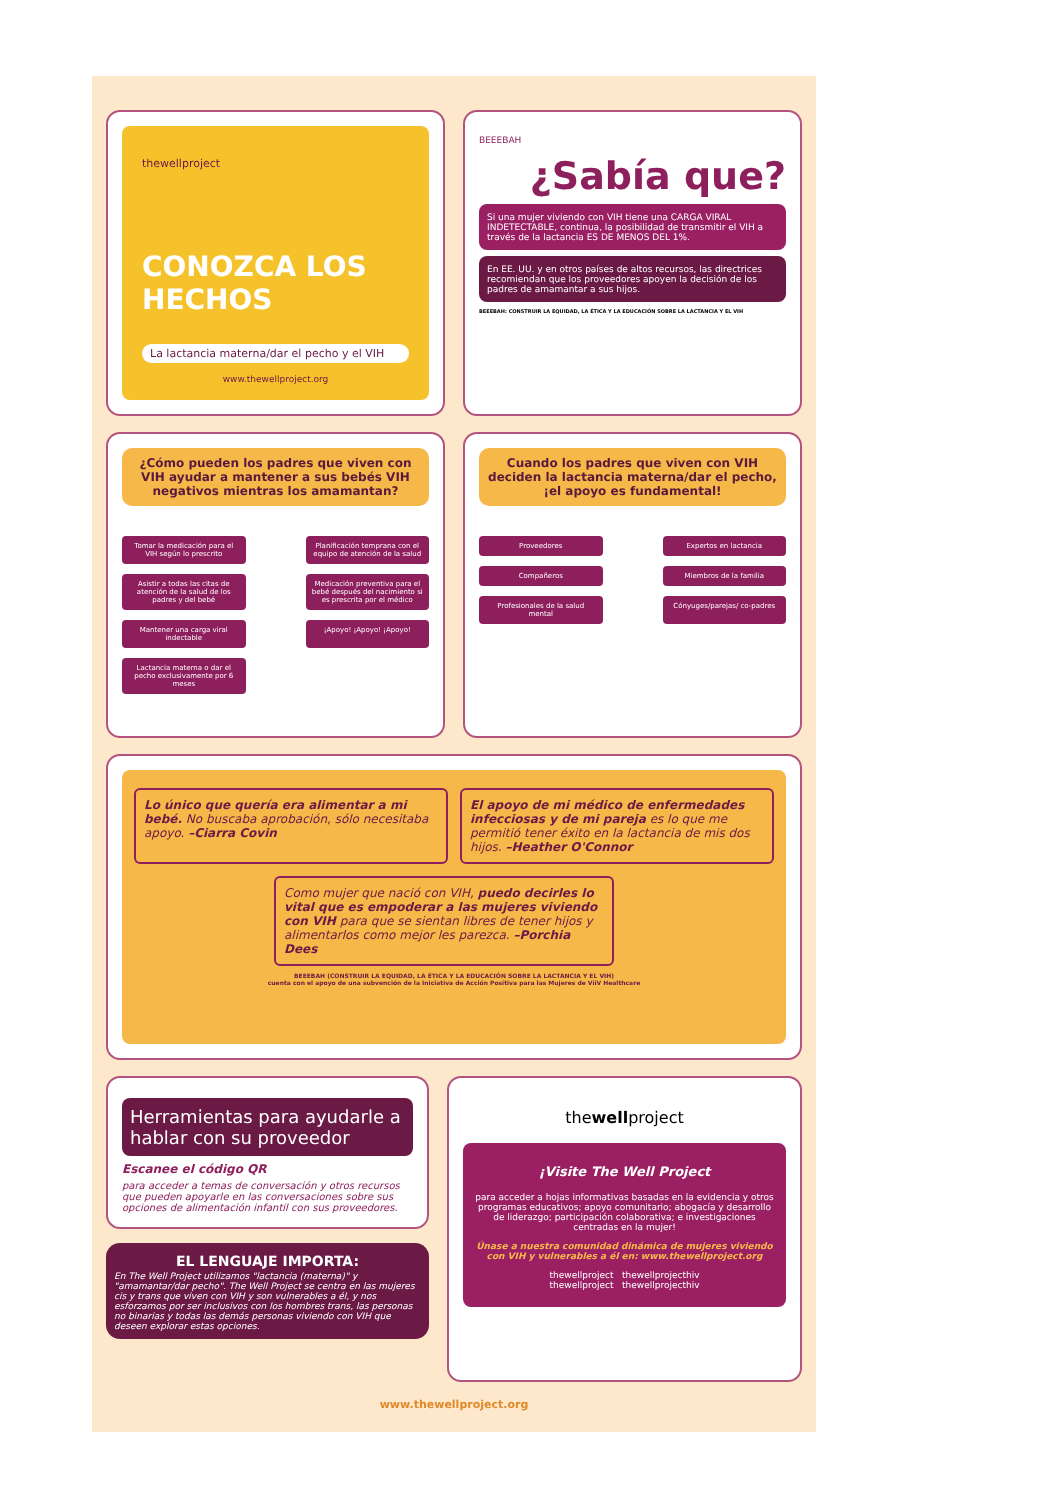thewellproject
CONOZCA LOS HECHOS
La lactancia materna/dar el pecho y el VIH
www.thewellproject.org
BEEEBAH
¿Sabía que?
Si una mujer viviendo con VIH tiene una CARGA VIRAL INDETECTABLE, continua, la posibilidad de transmitir el VIH a través de la lactancia ES DE MENOS DEL 1%.
En EE. UU. y en otros países de altos recursos, las directrices recomiendan que los proveedores apoyen la decisión de los padres de amamantar a sus hijos.
BEEEBAH: CONSTRUIR LA EQUIDAD, LA ÉTICA Y LA EDUCACIÓN SOBRE LA LACTANCIA Y EL VIH
¿Cómo pueden los padres que viven con VIH ayudar a mantener a sus bebés VIH negativos mientras los amamantan?
Tomar la medicación para el VIH según lo prescrito
Planificación temprana con el equipo de atención de la salud
Asistir a todas las citas de atención de la salud de los padres y del bebé
Medicación preventiva para el bebé después del nacimiento si es prescrita por el médico
Mantener una carga viral indectable
¡Apoyo! ¡Apoyo! ¡Apoyo!
Lactancia materna o dar el pecho exclusivamente por 6 meses
Cuando los padres que viven con VIH deciden la lactancia materna/dar el pecho, ¡el apoyo es fundamental!
Proveedores
Expertos en lactancia
Compañeros
Miembros de la familia
Profesionales de la salud mental
Cónyuges/parejas/ co-padres
Lo único que quería era alimentar a mi bebé. No buscaba aprobación, sólo necesitaba apoyo. –Ciarra Covin
El apoyo de mi médico de enfermedades infecciosas y de mi pareja es lo que me permitió tener éxito en la lactancia de mis dos hijos. –Heather O'Connor
Como mujer que nació con VIH, puedo decirles lo vital que es empoderar a las mujeres viviendo con VIH para que se sientan libres de tener hijos y alimentarlos como mejor les parezca. –Porchia Dees
BEEEBAH (CONSTRUIR LA EQUIDAD, LA ÉTICA Y LA EDUCACIÓN SOBRE LA LACTANCIA Y EL VIH)
cuenta con el apoyo de una subvención de la Iniciativa de Acción Positiva para las Mujeres de ViiV Healthcare
Herramientas para ayudarle a hablar con su proveedor
Escanee el código QR
para acceder a temas de conversación y otros recursos que pueden apoyarle en las conversaciones sobre sus opciones de alimentación infantil con sus proveedores.
EL LENGUAJE IMPORTA:
En The Well Project utilizamos "lactancia (materna)" y "amamantar/dar pecho". The Well Project se centra en las mujeres cis y trans que viven con VIH y son vulnerables a él, y nos esforzamos por ser inclusivos con los hombres trans, las personas no binarias y todas las demás personas viviendo con VIH que deseen explorar estas opciones.
thewellproject
¡Visite The Well Project
para acceder a hojas informativas basadas en la evidencia y otros programas educativos; apoyo comunitario; abogacía y desarrollo de liderazgo; participación colaborativa; e investigaciones centradas en la mujer!
Únase a nuestra comunidad dinámica de mujeres viviendo con VIH y vulnerables a él en: www.thewellproject.org
thewellproject thewellprojecthiv
thewellproject thewellprojecthiv
www.thewellproject.org